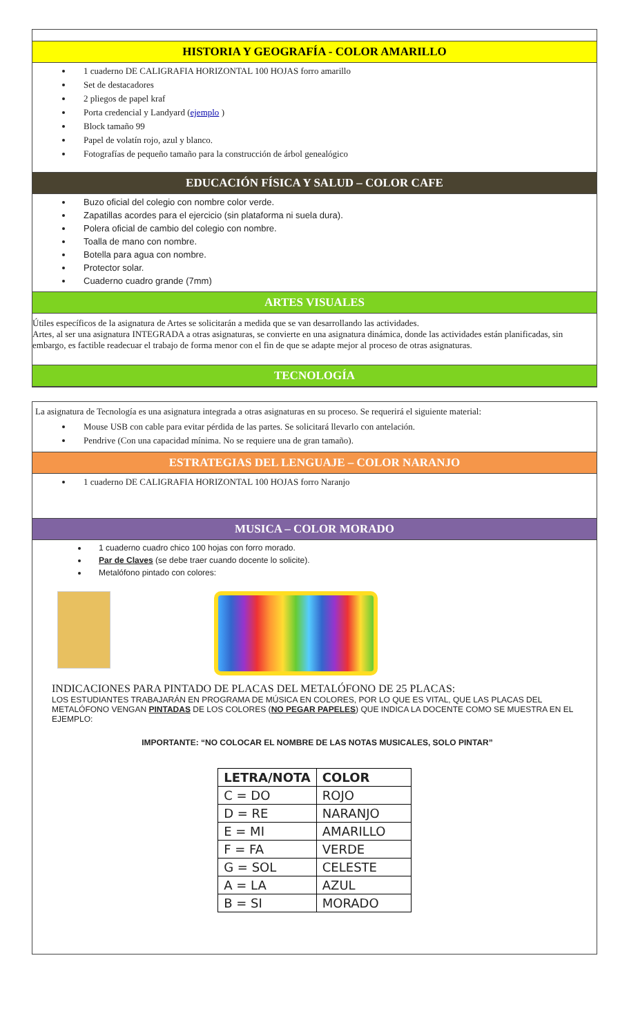HISTORIA Y GEOGRAFÍA - COLOR AMARILLO
1 cuaderno DE CALIGRAFIA HORIZONTAL 100 HOJAS forro amarillo
Set de destacadores
2 pliegos de papel kraf
Porta credencial y Landyard (ejemplo )
Block tamaño 99
Papel de volatín rojo, azul y blanco.
Fotografías de pequeño tamaño para la construcción de árbol genealógico
EDUCACIÓN FÍSICA Y SALUD – COLOR CAFE
Buzo oficial del colegio con nombre color verde.
Zapatillas acordes para el ejercicio (sin plataforma ni suela dura).
Polera oficial de cambio del colegio con nombre.
Toalla de mano con nombre.
Botella para agua con nombre.
Protector solar.
Cuaderno cuadro grande (7mm)
ARTES VISUALES
Útiles específicos de la asignatura de Artes se solicitarán a medida que se van desarrollando las actividades.
Artes, al ser una asignatura INTEGRADA a otras asignaturas, se convierte en una asignatura dinámica, donde las actividades están planificadas, sin embargo, es factible readecuar el trabajo de forma menor con el fin de que se adapte mejor al proceso de otras asignaturas.
TECNOLOGÍA
La asignatura de Tecnología es una asignatura integrada a otras asignaturas en su proceso. Se requerirá el siguiente material:
Mouse USB con cable para evitar pérdida de las partes. Se solicitará llevarlo con antelación.
Pendrive (Con una capacidad mínima. No se requiere una de gran tamaño).
ESTRATEGIAS DEL LENGUAJE – COLOR NARANJO
1 cuaderno DE CALIGRAFIA HORIZONTAL 100 HOJAS forro Naranjo
MUSICA – COLOR MORADO
1 cuaderno cuadro chico 100 hojas con forro morado.
Par de Claves (se debe traer cuando docente lo solicite).
Metalófono pintado con colores:
INDICACIONES PARA PINTADO DE PLACAS DEL METALÓFONO DE 25 PLACAS:
LOS ESTUDIANTES TRABAJARÁN EN PROGRAMA DE MÚSICA EN COLORES, POR LO QUE ES VITAL, QUE LAS PLACAS DEL METALÓFONO VENGAN PINTADAS DE LOS COLORES (NO PEGAR PAPELES) QUE INDICA LA DOCENTE COMO SE MUESTRA EN EL EJEMPLO:
IMPORTANTE: “NO COLOCAR EL NOMBRE DE LAS NOTAS MUSICALES, SOLO PINTAR”
| LETRA/NOTA | COLOR |
| --- | --- |
| C = DO | ROJO |
| D = RE | NARANJO |
| E = MI | AMARILLO |
| F = FA | VERDE |
| G = SOL | CELESTE |
| A = LA | AZUL |
| B = SI | MORADO |